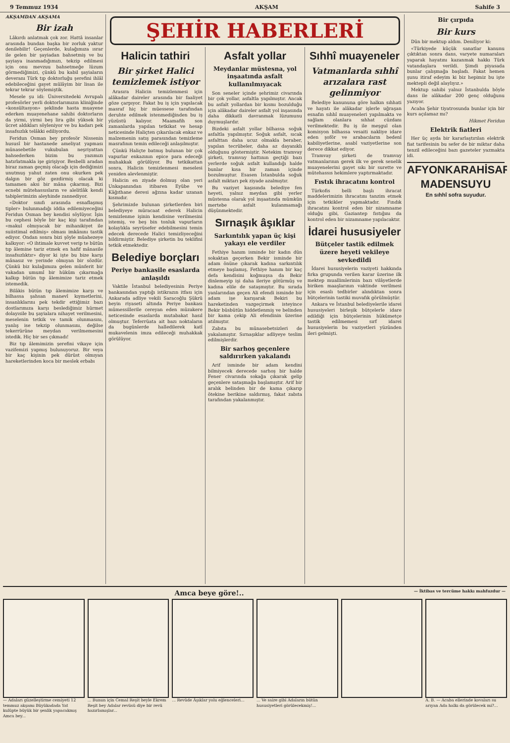9 Temmuz 1934 AKŞAM Sahife 3
AKŞAMDAN AKŞAMA
Bir izah
Lâkırdı anlatmak çok zor. Hattâ insanlar arasında bundan başka bir zorluk yaktur denilebilir! Geçenlerde, kulağımıza ısrar ile gelen bir şayiadan bahsetmiş ve bu şayiaya inanmadığımızı, tekzip edilmesi için onu mevzuu bahsetmeğe lüzum görmediğimizi, çünkü bu kabil şayiaların deveranı Türk tıp doktorluğu şerefini ihlâl edebileceğini gayet mülâyim bir lisan ile tekrar tekrar söylemiştik.
Mesele şu idi: Üniversitedeki Avrupalı profesörler yerli doktorlarımızın kliniğinde «konsültasyon» şeklinde hasta muayene ederken muayenehane sahibi doktorların da yirmi, yirmi beş lira gibi yüksek bir ücret aldıkları söyleniyor ve bu kadarı pek insafsızlık telâkki ediliyordu.
Feridun Osman bey profesör Nissenin hususî bir hastanede ameliyat yapması münasebetile vukubulan neşriyattan bahsederken bizim bu yazımızı hatırlatmakla işe girişiyor. Besbelli aradan biraz zaman geçmiş olacağı için dediğimizi unutmuş yahut zaten onu okurken pek dalgın bir göz gezdirmiş olacak ki tamamen aksi bir mâna çıkarmış. Bizi ecnebi mütehassısların ve alelitlâk kendi tabiplerimizin aleyhinde zannediyor.
«Doktor sınıfı arasında esnaflaşmış tipler» bulunmadığı iddia edilemiyeceğini Feridun Osman bey kendisi söylüyor. İşin bu cephesi böyle bir kaç kişi tarafından «makul olmıyacak bir mihanikiyet ile suiistimal edilmiş» olması imkânını tastik ediyor. Ondan sonra bizi şöyle müahezeye kalkıyor: «O ihtimale kuvvet verip te bütün tıp âlemine tariz etmek en hafif mânasile insafsızlıktır» diyor ki işte bu bize karşı mânasız ve yerinde olmıyan bir sözdür. Çünkü biz kulağımıza gelen münferit bir vakadan umumî bir hüküm çıkarmağa kalkıp bütün tıp âlemimize tariz etmek istemedik.
Bilâkis bütün tıp âlemimize karşı ve bilhassa şahsan manevî kıymetlerini, insanlıklarını pek tekdir ettiğimiz bazı dostlarımıza karşı beslediğimiz hürmet dolayısile bu şayialara nihayet verilmesini, meselenin tetkik ve tamik olunmasını, yanlış ise tekzip olunmasını, değilse tekerrürüne meydan verilmemesini istedik. Hiç bir ses çıkmadı!
Biz tıp âlemimizin şerefini vikaye için vazifemizi yapmış bulunuyoruz. Bir veya bir kaç kişinin pek dürüst olmıyan hareketlerinden koca bir meslek erbabı
ŞEHİR HABERLERİ
Halicin tathiri
Bir şirket Halici temizlemek istiyor
Arasıra Halicin temizlenmesi için alâkadar daireler arasında bir faaliyet göze çarpıyor. Fakat bu iş için yapılacak masraf hiç bir müessese tarafından deruhte edilmek istenmediğinden bu iş yüzüstü kalıyor. Maamafih son zamanlarda yapılan tetkikat ve hesap neticesinde Haliçten çıkarılacak enkaz ve malzemenin satış parasından temizleme masrafının temin edileceği anlaşılmıştır.
Çünkü Haliçte batmış bulunan bir çok vapurlar enkazının epice para edeceği muhakkak görülüyor. Bu tetkikattan sonra, Halicin temizlenmesi meselesi yeniden alevlenmiştir.
Halicin en ziyade dolmuş olan yeri Unkapanından itibaren Eyübe ve Kâğıthane deresi ağzına kadar uzanan kısmıdır.
Şehrimizde bulunan şirketlerden biri belediyeye müracaat ederek Halicin temizlenme işinin kendisine verilmesini istemiş, ve beş bin tonluk vapurların kolaylıkla seyrüsefer edebilmesini temin edecek derecede Halici temizliyeceğini bildirmiştir. Belediye şirketin bu teklifini tetkik etmektedir.
Belediye borçları
Periye bankasile esaslarda anlaşıldı
Vaktile İstanbul belediyesinin Periye bankasından yaptığı istikrazın itfası için Ankarada adliye vekili Saracoğlu Şükrü beyin riyaseti altında Periye bankası mümessillerile cereyan eden müzakere neticesinde esaslarda mutabakat hasıl olmuştur. Teferrüata ait bazı noktaların da bugünlerde halledilerek katî mukavelenin imza edileceği muhakkak görülüyor.
Asfalt yollar
Meydanlar müstesna, yol inşaatında asfalt kullanılmıyacak
Son seneler içinde şehrimiz civarında bir çok yollar, asfaltla yapılmıştır. Ancak bu asfalt yollardan bir kısmı bozulduğu için alâkadar daireler asfalt yol inşasında daha dikkatli davranmak lüzumunu duymuşlardır.
Bizdeki asfalt yollar bilhassa soğuk asfaltla yapılmıştır. Soğuk asfalt, sıcak asfalttan daha ucuz olmakla beraber, yapılan tecrübeler, daha az dayanıklı olduğunu göstermiştir. Netekim tramvay şirketi, tramvay hattının geçtiği bazı yerlerde soğuk asfalt kullandığı halde bunlar kısa bir zaman içinde bozulmuştur. Esasen İstanbulda soğuk asfalt miktarı pek ziyade azalmıştır.
Bu vaziyet kaşısında belediye fen heyeti, yalnız meydan gibi yerler müstesna olarak yol inşaatında mümkün mertebe asfalt kulanmamağı düşünmektedir.
Sırnaşık âşıklar
Sarkıntılık yapan üç kişi yakayı ele verdiler
Fethiye hanım isminde bir kadın dün sokaktan geçerken Bekir isminde bir adam önüne çıkarak kadına sarkıntılık etmeye başlamış, Fethiye hanım bir kaç defa kendisini koğmuşsa da Bekir dinlemeyip işi daha ileriye götürmüş ve kadına elile de sataşmıştır. Bu sırada yanlarından geçen Ali efendi isminde bir adam işe karışarak Bekiri bu hareketinden vazgeçirmek isteyince Bekir büsbütün hiddetlenmiş ve belinden bir kama çekip Ali efendinin üzerine atılmıştır.
Zabıta bu münasebetsizleri de yakalamıştır. Sırnaşıklar adliyeye teslim edilmişlerdir.
Bir sarhoş geçenlere saldırırken yakalandı
Arif isminde bir adam kendini bilmiyecek derecede sarhoş bir halde Fener civarında sokağa çıkarak gelip geçenlere sataşmağa başlamıştır. Arif bir aralık belinden bir de kama çıkarıp ötekine berikine saldırmış, fakat zabıta tarafından yakalanmıştır.
Sıhhî muayeneler
Vatmanlarda sıhhî arızalara rast gelinmiyor
Belediye kanununa göre halkın sıhhati ve hayatı ile alâkadar işlerle uğraşan esnafın sıhhî muayeneleri yapılmakta ve sağlam olanlara sıhhat cüzdanı verilmektedir. Bu iş ile meşgul olan komisyon bilhassa vesaiti nakliye idare eden şoför ve arabacıların bedenî kabiliyetlerine, asabî vaziyetlerine son derece dikkat ediyor.
Tramvay şirketi de tramvay vatmanlarının gerek ilk ve gerek senelik muayenelerini gayet sıkı bir surette ve mütehassıs hekimlere yaptırmaktadır.
Fıstık ihracatını kontrol
Türkofis belli başlı ihracat maddelerimizin ihracatını tanzim etmek için tetkikler yapmaktadır. Fındık ihracatını kontrol eden bir nizamname olduğu gibi, Gaziantep fıstığını da kontrol eden bir nizamname yapılacaktır.
İdarei hususiyeler
Bütçeler tastik edilmek üzere heyeti vekileye sevkedildi
İdarei hususiyelerin vaziyeti hakkında fırka grupunda verilen karar üzerine ilk mektep muallimlerinin bazı vilâyetlerde biriken maaşlarının vaktinde verilmesi için esaslı tedbirler alındıktan sonra bütçelerinin tastiki muvafık görülmüştür.
Ankara ve İstanbul belediyelerile idarei hususiyeleri birleşik bütçelerle idare edildiği için bütçelerinin hükûmetçe tastik edilmemesi sırf idarei hususiyelerin bu vaziyetleri yüzünden ileri gelmişti.
Bir çırpıda
Bir kurs
Dün bir mektup aldım. Deniliyor ki:
«Türkiyede küçük sanatlar kanunu çıktıktan sonra dans, varyete numaraları yaparak hayatını kazanmak hakkı Türk vatandaşlara verildi. Şimdi piyasada bunlar çalışmağa başladı. Fakat hemen şunu itiraf edeyim ki biz hepimiz bu işte mektepli değil alaylıyız.»
Mektup sahibi yalnız İstanbulda böyle dans ile alâkadar 200 genç olduğunu yazıyor.
Acaba Şehir tiyatrosunda bunlar için bir kurs açılamaz mı?
Hikmet Feridun
Elektrik fiatleri
Her üç ayda bir kararlaştırılan elektrik fiat tarifesinin bu sefer de bir miktar daha tenzil edileceğini bazı gazeteler yazmakta idi.
AFYONKARAHİSAR
MADENSUYU
En sıhhî sofra suyudur.
Amca beye göre!.. — İktibas ve tercüme hakkı mahfuzdur —
— Adaları güzelleştirme cemiyeti 12 temmuz akşamı Büyükadada Yat kulüpte büyük bir şenlik yapacakmış Amca bey...
... Bunun için Cemal Reşit beyle Ekrem Reşit bey Adalar revüsü diye bir revü hazırlamışlar...
... Revüde Âşıklar yolu eğlenceleri...
... Ve saire gibi Adaların bütün hususiyetleri görülecekmiş!...
A. B. — Acaba ellerinde kovaları su arıyan Ada halkı da görülecek mi?...